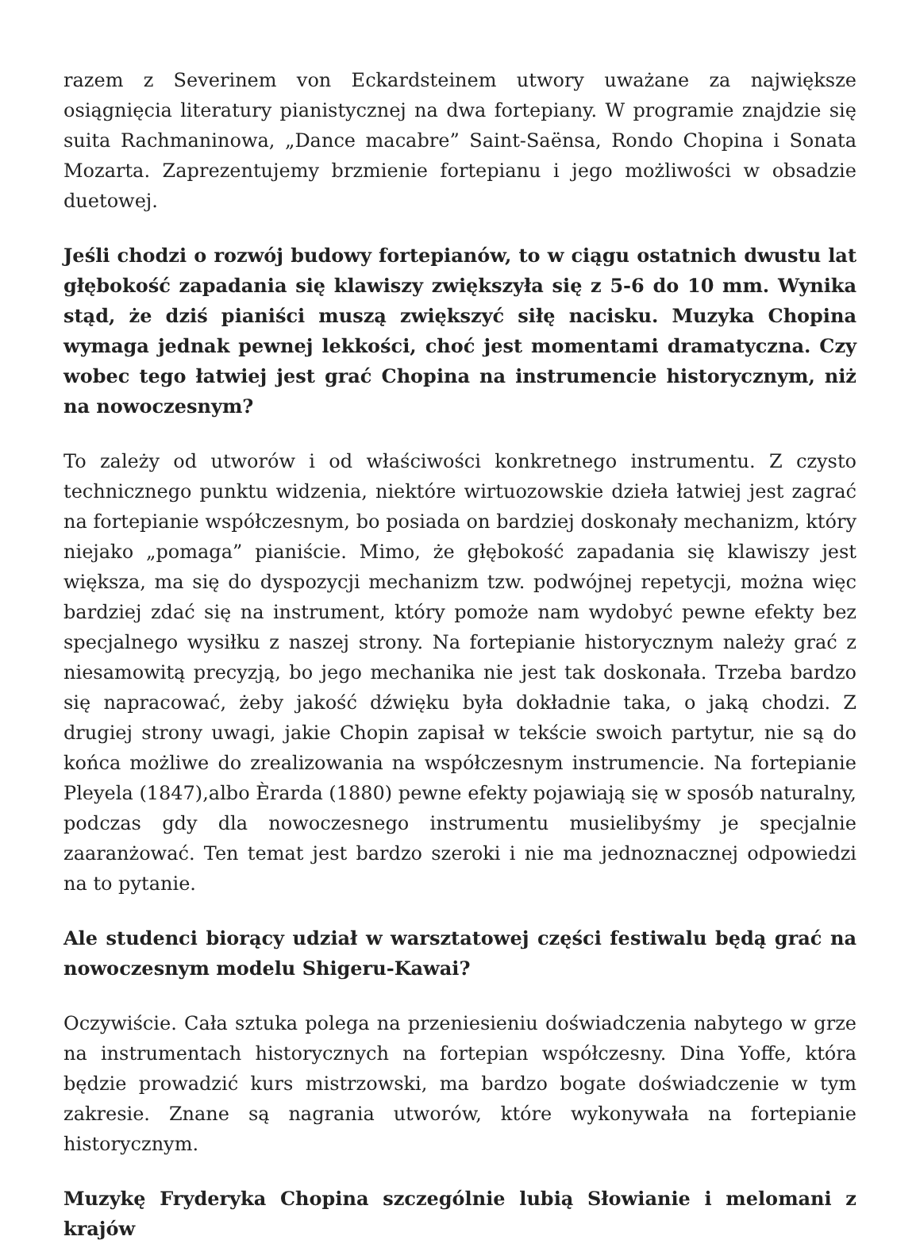razem z Severinem von Eckardsteinem utwory uważane za największe osiągnięcia literatury pianistycznej na dwa fortepiany. W programie znajdzie się suita Rachmaninowa, „Dance macabre” Saint-Saënsa, Rondo Chopina i Sonata Mozarta. Zaprezentujemy brzmienie fortepianu i jego możliwości w obsadzie duetowej.
Jeśli chodzi o rozwój budowy fortepianów, to w ciągu ostatnich dwustu lat głębokość zapadania się klawiszy zwiększyła się z 5-6 do 10 mm. Wynika stąd, że dziś pianiści muszą zwiększyć siłę nacisku. Muzyka Chopina wymaga jednak pewnej lekkości, choć jest momentami dramatyczna. Czy wobec tego łatwiej jest grać Chopina na instrumencie historycznym, niż na nowoczesnym?
To zależy od utworów i od właściwości konkretnego instrumentu. Z czysto technicznego punktu widzenia, niektóre wirtuozowskie dzieła łatwiej jest zagrać na fortepianie współczesnym, bo posiada on bardziej doskonały mechanizm, który niejako „pomaga” pianiście. Mimo, że głębokość zapadania się klawiszy jest większa, ma się do dyspozycji mechanizm tzw. podwójnej repetycji, można więc bardziej zdać się na instrument, który pomoże nam wydobyć pewne efekty bez specjalnego wysiłku z naszej strony. Na fortepianie historycznym należy grać z niesamowitą precyzją, bo jego mechanika nie jest tak doskonała. Trzeba bardzo się napracować, żeby jakość dźwięku była dokładnie taka, o jaką chodzi. Z drugiej strony uwagi, jakie Chopin zapisał w tekście swoich partytur, nie są do końca możliwe do zrealizowania na współczesnym instrumencie. Na fortepianie Pleyela (1847),albo Èrarda (1880) pewne efekty pojawiają się w sposób naturalny, podczas gdy dla nowoczesnego instrumentu musielibyśmy je specjalnie zaaranżować. Ten temat jest bardzo szeroki i nie ma jednoznacznej odpowiedzi na to pytanie.
Ale studenci biorący udział w warsztatowej części festiwalu będą grać na nowoczesnym modelu Shigeru-Kawai?
Oczywiście. Cała sztuka polega na przeniesieniu doświadczenia nabytego w grze na instrumentach historycznych na fortepian współczesny. Dina Yoffe, która będzie prowadzić kurs mistrzowski, ma bardzo bogate doświadczenie w tym zakresie. Znane są nagrania utworów, które wykonywała na fortepianie historycznym.
Muzykę Fryderyka Chopina szczególnie lubią Słowianie i melomani z krajów